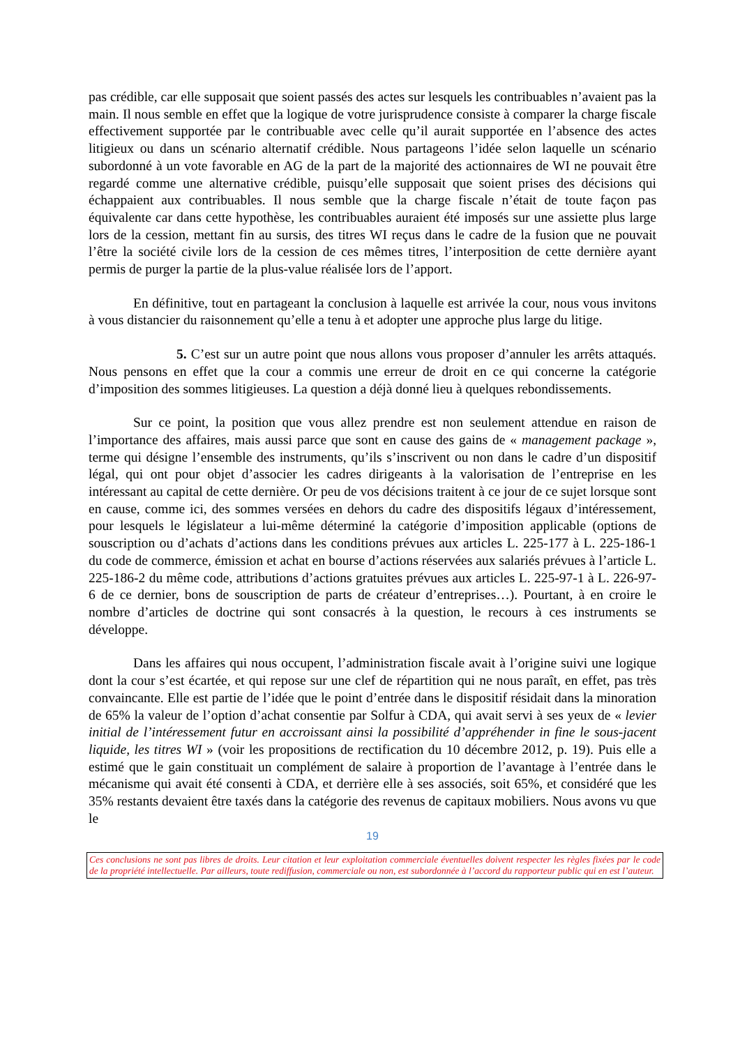pas crédible, car elle supposait que soient passés des actes sur lesquels les contribuables n’avaient pas la main. Il nous semble en effet que la logique de votre jurisprudence consiste à comparer la charge fiscale effectivement supportée par le contribuable avec celle qu’il aurait supportée en l’absence des actes litigieux ou dans un scénario alternatif crédible. Nous partageons l’idée selon laquelle un scénario subordonné à un vote favorable en AG de la part de la majorité des actionnaires de WI ne pouvait être regardé comme une alternative crédible, puisqu’elle supposait que soient prises des décisions qui échappaient aux contribuables. Il nous semble que la charge fiscale n’était de toute façon pas équivalente car dans cette hypothèse, les contribuables auraient été imposés sur une assiette plus large lors de la cession, mettant fin au sursis, des titres WI reçus dans le cadre de la fusion que ne pouvait l’être la société civile lors de la cession de ces mêmes titres, l’interposition de cette dernière ayant permis de purger la partie de la plus-value réalisée lors de l’apport.
En définitive, tout en partageant la conclusion à laquelle est arrivée la cour, nous vous invitons à vous distancier du raisonnement qu’elle a tenu à et adopter une approche plus large du litige.
5. C’est sur un autre point que nous allons vous proposer d’annuler les arrêts attaqués. Nous pensons en effet que la cour a commis une erreur de droit en ce qui concerne la catégorie d’imposition des sommes litigieuses. La question a déjà donné lieu à quelques rebondissements.
Sur ce point, la position que vous allez prendre est non seulement attendue en raison de l’importance des affaires, mais aussi parce que sont en cause des gains de « management package », terme qui désigne l’ensemble des instruments, qu’ils s’inscrivent ou non dans le cadre d’un dispositif légal, qui ont pour objet d’associer les cadres dirigeants à la valorisation de l’entreprise en les intéressant au capital de cette dernière. Or peu de vos décisions traitent à ce jour de ce sujet lorsque sont en cause, comme ici, des sommes versées en dehors du cadre des dispositifs légaux d’intéressement, pour lesquels le législateur a lui-même déterminé la catégorie d’imposition applicable (options de souscription ou d’achats d’actions dans les conditions prévues aux articles L. 225-177 à L. 225-186-1 du code de commerce, émission et achat en bourse d’actions réservées aux salariés prévues à l’article L. 225-186-2 du même code, attributions d’actions gratuites prévues aux articles L. 225-97-1 à L. 226-97-6 de ce dernier, bons de souscription de parts de créateur d’entreprises…). Pourtant, à en croire le nombre d’articles de doctrine qui sont consacrés à la question, le recours à ces instruments se développe.
Dans les affaires qui nous occupent, l’administration fiscale avait à l’origine suivi une logique dont la cour s’est écartée, et qui repose sur une clef de répartition qui ne nous paraît, en effet, pas très convaincante. Elle est partie de l’idée que le point d’entrée dans le dispositif résidait dans la minoration de 65% la valeur de l’option d’achat consentie par Solfur à CDA, qui avait servi à ses yeux de « levier initial de l’intéressement futur en accroissant ainsi la possibilité d’appréhender in fine le sous-jacent liquide, les titres WI » (voir les propositions de rectification du 10 décembre 2012, p. 19). Puis elle a estimé que le gain constituait un complément de salaire à proportion de l’avantage à l’entrée dans le mécanisme qui avait été consenti à CDA, et derrière elle à ses associés, soit 65%, et considéré que les 35% restants devaient être taxés dans la catégorie des revenus de capitaux mobiliers. Nous avons vu que le
19
Ces conclusions ne sont pas libres de droits. Leur citation et leur exploitation commerciale éventuelles doivent respecter les règles fixées par le code de la propriété intellectuelle. Par ailleurs, toute rediffusion, commerciale ou non, est subordonnée à l’accord du rapporteur public qui en est l’auteur.